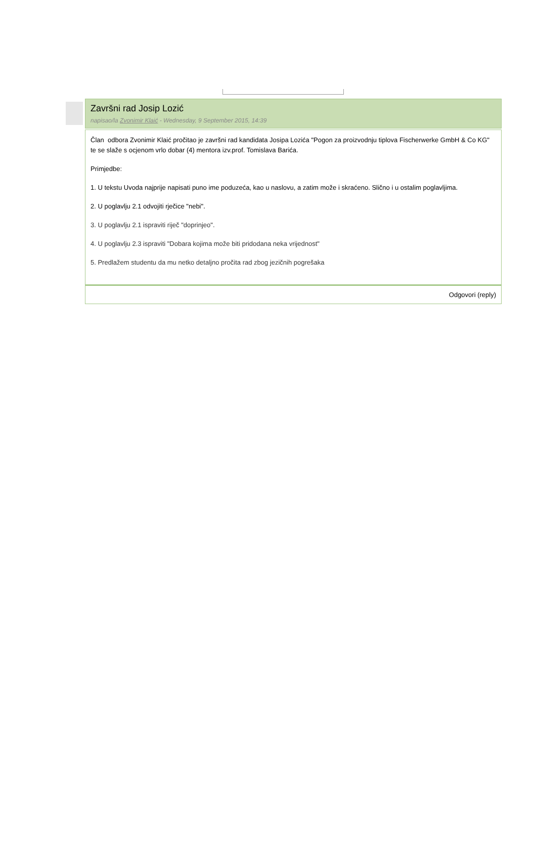Završni rad Josip Lozić
napisao/la Zvonimir Klaić - Wednesday, 9 September 2015, 14:39
Član odbora Zvonimir Klaić pročitao je završni rad kandidata Josipa Lozića "Pogon za proizvodnju tiplova Fischerwerke GmbH & Co KG" te se slaže s ocjenom vrlo dobar (4) mentora izv.prof. Tomislava Barića.
Primjedbe:
1. U tekstu Uvoda najprije napisati puno ime poduzeća, kao u naslovu, a zatim može i skraćeno. Slično i u ostalim poglavljima.
2. U poglavlju 2.1 odvojiti rječice "nebi".
3. U poglavlju 2.1 ispraviti riječ "doprinjeo".
4. U poglavlju 2.3 ispraviti "Dobara kojima može biti pridodana neka vrijednost"
5. Predlažem studentu da mu netko detaljno pročita rad zbog jezičnih pogrešaka
Odgovori (reply)